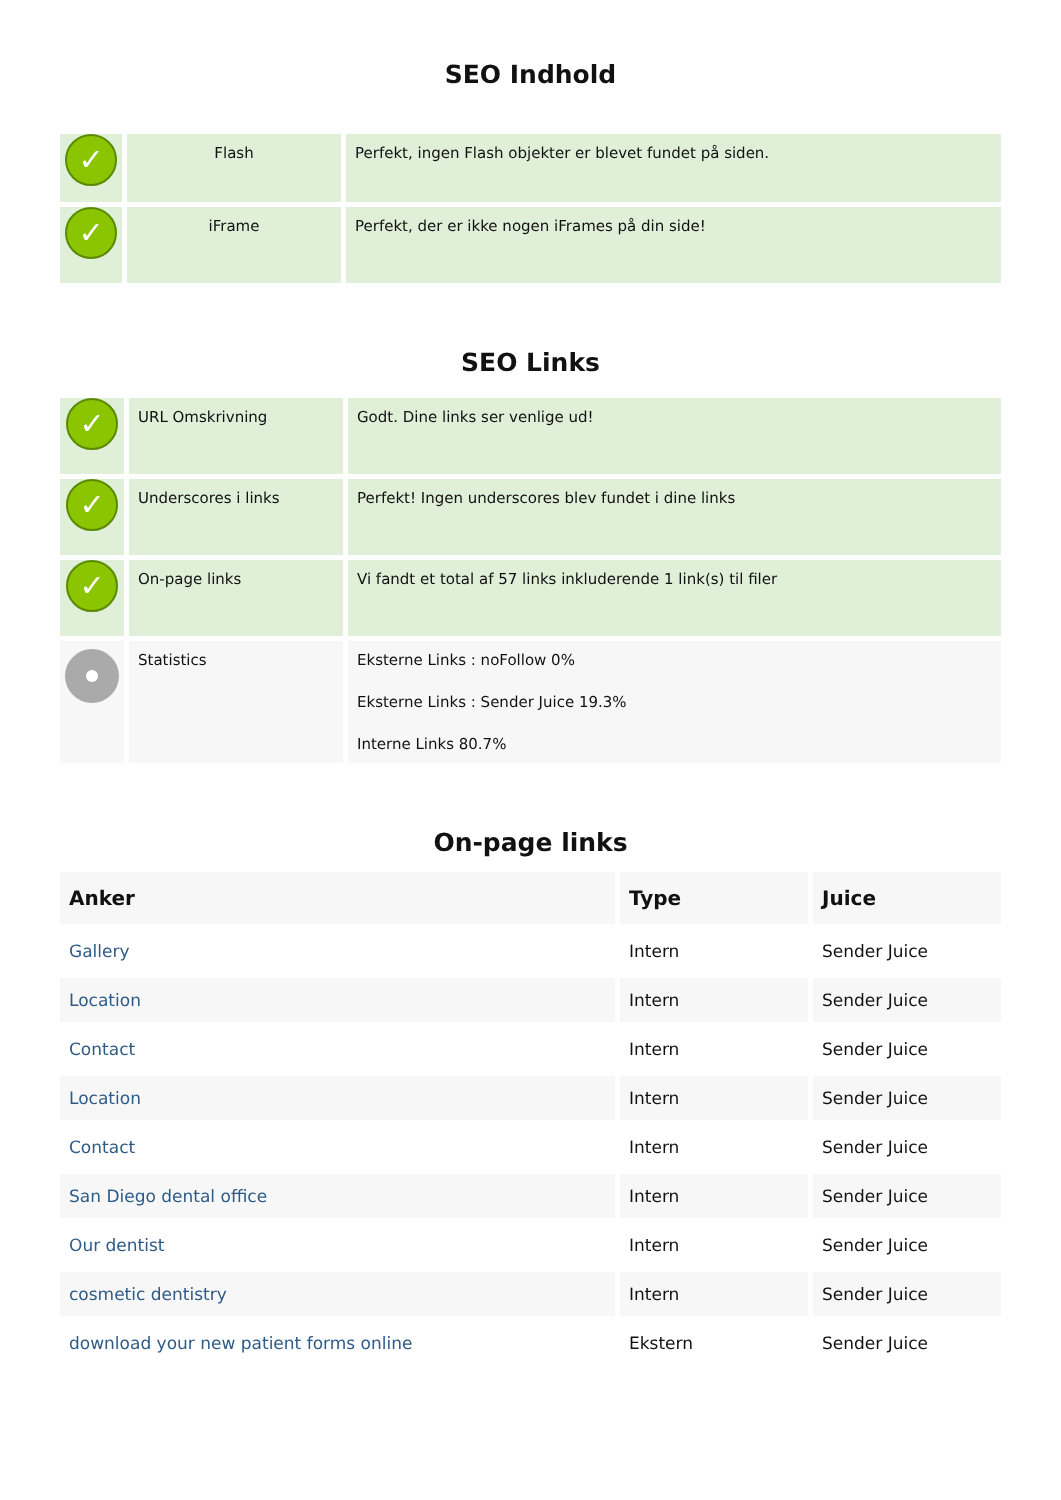SEO Indhold
| ✓ | Flash | Perfekt, ingen Flash objekter er blevet fundet på siden. |
| ✓ | iFrame | Perfekt, der er ikke nogen iFrames på din side! |
SEO Links
| ✓ | URL Omskrivning | Godt. Dine links ser venlige ud! |
| ✓ | Underscores i links | Perfekt! Ingen underscores blev fundet i dine links |
| ✓ | On-page links | Vi fandt et total af 57 links inkluderende 1 link(s) til filer |
| | Statistics | Eksterne Links : noFollow 0% Eksterne Links : Sender Juice 19.3% Interne Links 80.7% |
On-page links
| Anker | Type | Juice |
| --- | --- | --- |
| Gallery | Intern | Sender Juice |
| Location | Intern | Sender Juice |
| Contact | Intern | Sender Juice |
| Location | Intern | Sender Juice |
| Contact | Intern | Sender Juice |
| San Diego dental office | Intern | Sender Juice |
| Our dentist | Intern | Sender Juice |
| cosmetic dentistry | Intern | Sender Juice |
| download your new patient forms online | Ekstern | Sender Juice |